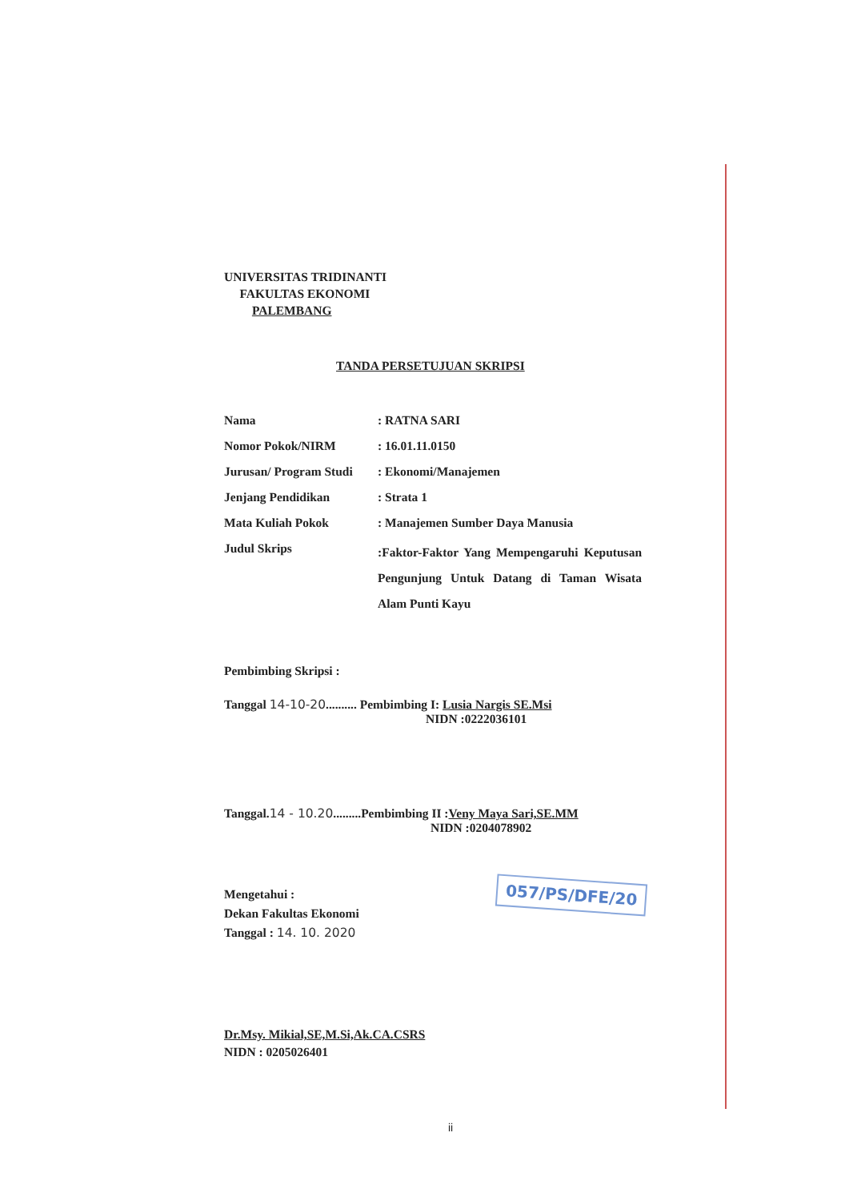UNIVERSITAS TRIDINANTI
FAKULTAS EKONOMI
PALEMBANG
TANDA PERSETUJUAN SKRIPSI
| Nama | : RATNA SARI |
| Nomor Pokok/NIRM | : 16.01.11.0150 |
| Jurusan/ Program Studi | : Ekonomi/Manajemen |
| Jenjang Pendidikan | : Strata 1 |
| Mata Kuliah Pokok | : Manajemen Sumber Daya Manusia |
| Judul Skrips | :Faktor-Faktor Yang Mempengaruhi Keputusan Pengunjung Untuk Datang di Taman Wisata Alam Punti Kayu |
Pembimbing Skripsi :
Tanggal 14-10-20.......... Pembimbing I: Lusia Nargis SE.Msi
NIDN :0222036101
Tanggal.14 - 10.20.........Pembimbing II :Veny Maya Sari,SE.MM
NIDN :0204078902
Mengetahui :
Dekan Fakultas Ekonomi
Tanggal : 14. 10. 2020
Dr.Msy. Mikial,SE,M.Si,Ak.CA.CSRS
NIDN : 0205026401
057/PS/DFE/20
ii